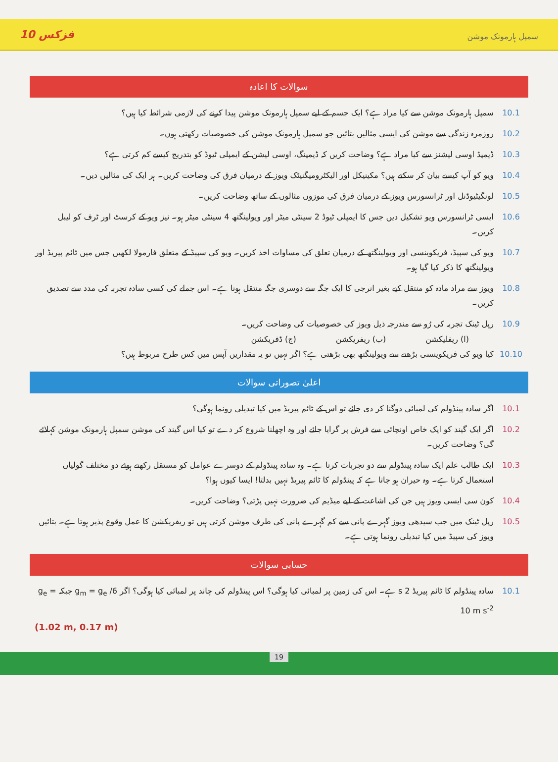فزکس 10 سمپل ہارمونک موشن
سوالات کا اعادہ
10.1 سمپل ہارمونک موشن سے کیا مراد ہے؟ ایک جسم کے لیے سمپل ہارمونک موشن پیدا کرنے کی لازمی شرائط کیا ہیں؟
10.2 روزمرہ زندگی سے موشن کی ایسی مثالیں بتائیں جو سمپل ہارمونک موشن کی خصوصیات رکھتی ہوں۔
10.3 ڈیمپڈ اوسی لیشنز سے کیا مراد ہے؟ وضاحت کریں کہ ڈیمپنگ، اوسی لیشن کے ایمپلی ٹیوڈ کو بتدریج کیسے کم کرتی ہے؟
10.4 ویو کو آپ کیسے بیان کر سکتے ہیں؟ مکینیکل اور الیکٹرومیگنیٹک ویوز کے درمیان فرق کی وضاحت کریں۔ ہر ایک کی مثالیں دیں۔
10.5 لونگیٹیوڈنل اور ٹرانسورس ویوز کے درمیان فرق کی موزوں مثالوں کے ساتھ وضاحت کریں۔
10.6 ایسی ٹرانسورس ویو تشکیل دیں جس کا ایمپلی ٹیوڈ 2 سینٹی میٹر اور ویولینگتھ 4 سینٹی میٹر ہو۔ نیز ویو کے کرسٹ اور ٹرف کو لیبل کریں۔
10.7 ویو کی سپیڈ، فریکوینسی اور ویولینگتھ کے درمیان تعلق کی مساوات اخذ کریں۔ ویو کی سپیڈ کے متعلق فارمولا لکھیں جس میں ٹائم پیریڈ اور ویولینگتھ کا ذکر کیا گیا ہو۔
10.8 ویوز سے مراد مادہ کو منتقل کیے بغیر انرجی کا ایک جگہ سے دوسری جگہ منتقل ہونا ہے۔ اس جملے کی کسی سادہ تجربہ کی مدد سے تصدیق کریں۔
10.9 رپل ٹینک تجربہ کی رُو سے مندرجہ ذیل ویوز کی خصوصیات کی وضاحت کریں۔
(ا) ریفلیکشن (ب) ریفریکشن (ج) ڈفریکشن
10.10 کیا ویو کی فریکوینسی بڑھنے سے ویولینگتھ بھی بڑھتی ہے؟ اگر نہیں تو یہ مقداریں آپس میں کس طرح مربوط ہیں؟
اعلیٰ تصوراتی سوالات
10.1 اگر سادہ پینڈولم کی لمبائی دوگنا کر دی جائے تو اس کے ٹائم پیریڈ میں کیا تبدیلی رونما ہوگی؟
10.2 اگر ایک گیند کو ایک خاص اونچائی سے فرش پر گرایا جائے اور وہ اچھلنا شروع کر دے تو کیا اس گیند کی موشن سمپل ہارمونک موشن کہلائے گی؟ وضاحت کریں۔
10.3 ایک طالب علم ایک سادہ پینڈولم سے دو تجربات کرتا ہے۔ وہ سادہ پینڈولم کے دوسرے عوامل کو مستقل رکھتے ہوئے دو مختلف گولیاں استعمال کرتا ہے۔ وہ حیران ہو جاتا ہے کہ پینڈولم کا ٹائم پیریڈ نہیں بدلتا! ایسا کیوں ہوا؟
10.4 کون سی ایسی ویوز ہیں جن کی اشاعت کے لیے میڈیم کی ضرورت نہیں پڑتی؟ وضاحت کریں۔
10.5 رپل ٹینک میں جب سیدھی ویوز گہرے پانی سے کم گہرے پانی کی طرف موشن کرتی ہیں تو ریفریکشن کا عمل وقوع پذیر ہوتا ہے۔ بتائیں ویوز کی سپیڈ میں کیا تبدیلی رونما ہوتی ہے۔
حسابی سوالات
10.1 سادہ پینڈولم کا ٹائم پیریڈ 2 s ہے۔ اس کی زمین پر لمبائی کیا ہوگی؟ اس پینڈولم کی چاند پر لمبائی کیا ہوگی؟ اگر g<sub>m</sub> = g<sub>e</sub> /6 جبکہ g<sub>e</sub> = 10 m s<sup>-2</sup>
(1.02 m, 0.17 m)
19